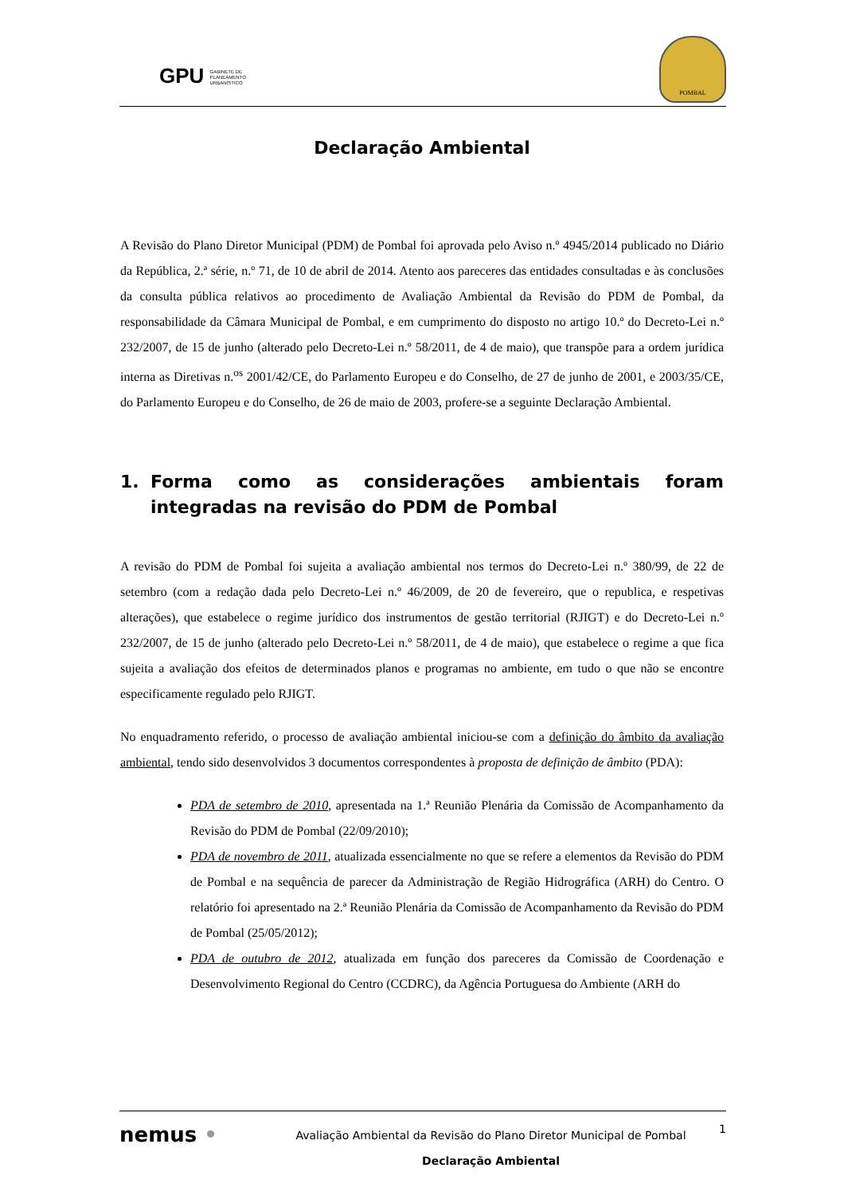GPU GABINETE DE
PLANEAMENTO
URBANÍSTICO
POMBAL
Declaração Ambiental
A Revisão do Plano Diretor Municipal (PDM) de Pombal foi aprovada pelo Aviso n.º 4945/2014 publicado no Diário da República, 2.ª série, n.º 71, de 10 de abril de 2014. Atento aos pareceres das entidades consultadas e às conclusões da consulta pública relativos ao procedimento de Avaliação Ambiental da Revisão do PDM de Pombal, da responsabilidade da Câmara Municipal de Pombal, e em cumprimento do disposto no artigo 10.º do Decreto-Lei n.º 232/2007, de 15 de junho (alterado pelo Decreto-Lei n.º 58/2011, de 4 de maio), que transpõe para a ordem jurídica interna as Diretivas n.<sup>os</sup> 2001/42/CE, do Parlamento Europeu e do Conselho, de 27 de junho de 2001, e 2003/35/CE, do Parlamento Europeu e do Conselho, de 26 de maio de 2003, profere-se a seguinte Declaração Ambiental.
1. Forma como as considerações ambientais foram integradas na revisão do PDM de Pombal
A revisão do PDM de Pombal foi sujeita a avaliação ambiental nos termos do Decreto-Lei n.º 380/99, de 22 de setembro (com a redação dada pelo Decreto-Lei n.º 46/2009, de 20 de fevereiro, que o republica, e respetivas alterações), que estabelece o regime jurídico dos instrumentos de gestão territorial (RJIGT) e do Decreto-Lei n.º 232/2007, de 15 de junho (alterado pelo Decreto-Lei n.º 58/2011, de 4 de maio), que estabelece o regime a que fica sujeita a avaliação dos efeitos de determinados planos e programas no ambiente, em tudo o que não se encontre especificamente regulado pelo RJIGT.
No enquadramento referido, o processo de avaliação ambiental iniciou-se com a definição do âmbito da avaliação ambiental, tendo sido desenvolvidos 3 documentos correspondentes à proposta de definição de âmbito (PDA):
PDA de setembro de 2010, apresentada na 1.ª Reunião Plenária da Comissão de Acompanhamento da Revisão do PDM de Pombal (22/09/2010);
PDA de novembro de 2011, atualizada essencialmente no que se refere a elementos da Revisão do PDM de Pombal e na sequência de parecer da Administração de Região Hidrográfica (ARH) do Centro. O relatório foi apresentado na 2.ª Reunião Plenária da Comissão de Acompanhamento da Revisão do PDM de Pombal (25/05/2012);
PDA de outubro de 2012, atualizada em função dos pareceres da Comissão de Coordenação e Desenvolvimento Regional do Centro (CCDRC), da Agência Portuguesa do Ambiente (ARH do
nemus •
Avaliação Ambiental da Revisão do Plano Diretor Municipal de Pombal
Declaração Ambiental
1